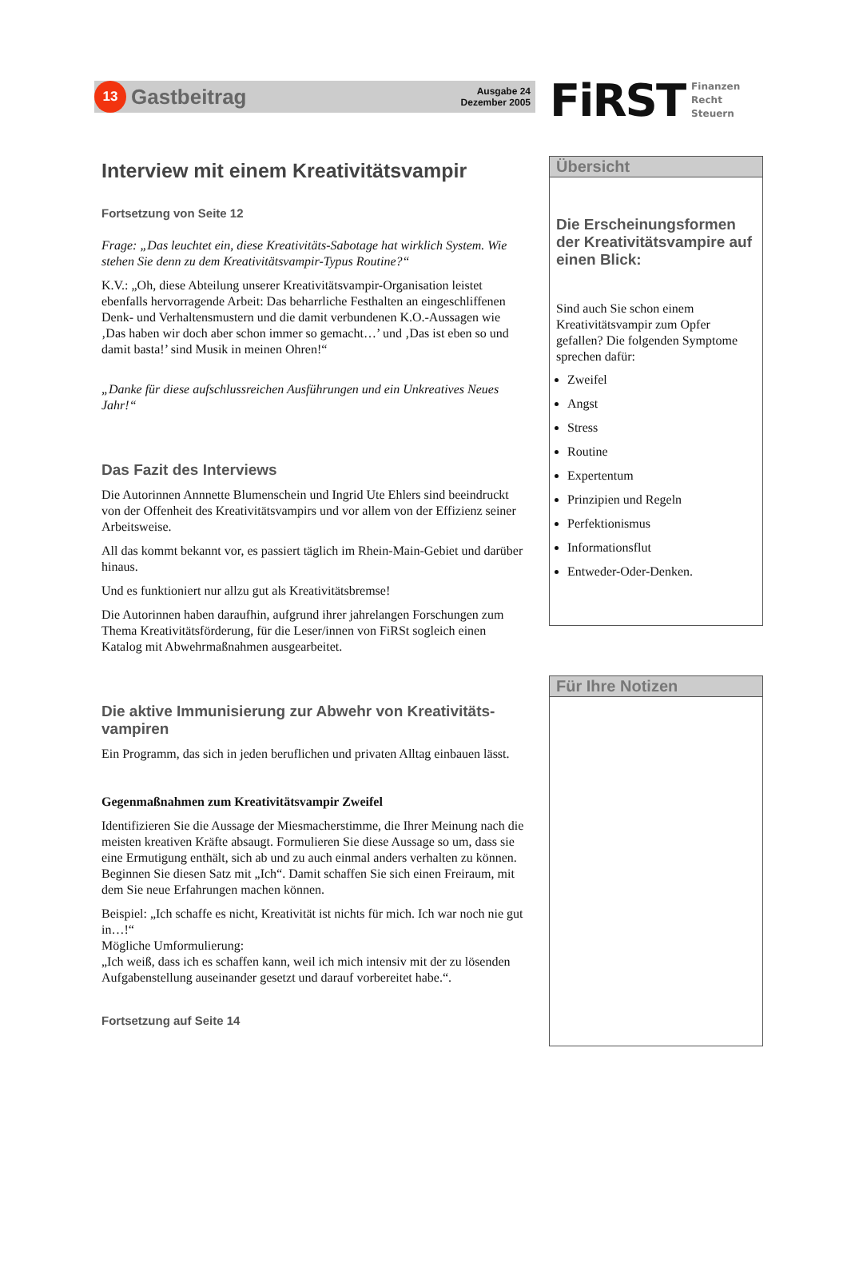13
Gastbeitrag
Ausgabe 24
Dezember 2005
FiRST
Finanzen
Recht
Steuern
Interview mit einem Kreativitätsvampir
Fortsetzung von Seite 12
Frage: „Das leuchtet ein, diese Kreativitäts-Sabotage hat wirklich System. Wie stehen Sie denn zu dem Kreativitätsvampir-Typus Routine?“
K.V.: „Oh, diese Abteilung unserer Kreativitätsvampir-Organisation leistet ebenfalls hervorragende Arbeit: Das beharrliche Festhalten an eingeschliffenen Denk- und Verhaltensmustern und die damit verbundenen K.O.-Aussagen wie ‚Das haben wir doch aber schon immer so gemacht…’ und ‚Das ist eben so und damit basta!’ sind Musik in meinen Ohren!“
„Danke für diese aufschlussreichen Ausführungen und ein Unkreatives Neues Jahr!“
Das Fazit des Interviews
Die Autorinnen Annnette Blumenschein und Ingrid Ute Ehlers sind beeindruckt von der Offenheit des Kreativitätsvampirs und vor allem von der Effizienz seiner Arbeitsweise.
All das kommt bekannt vor, es passiert täglich im Rhein-Main-Gebiet und darüber hinaus.
Und es funktioniert nur allzu gut als Kreativitätsbremse!
Die Autorinnen haben daraufhin, aufgrund ihrer jahrelangen Forschungen zum Thema Kreativitätsförderung, für die Leser/innen von FiRSt sogleich einen Katalog mit Abwehrmaßnahmen ausgearbeitet.
Die aktive Immunisierung zur Abwehr von Kreativitäts-vampiren
Ein Programm, das sich in jeden beruflichen und privaten Alltag einbauen lässt.
Gegenmaßnahmen zum Kreativitätsvampir Zweifel
Identifizieren Sie die Aussage der Miesmacherstimme, die Ihrer Meinung nach die meisten kreativen Kräfte absaugt. Formulieren Sie diese Aussage so um, dass sie eine Ermutigung enthält, sich ab und zu auch einmal anders verhalten zu können. Beginnen Sie diesen Satz mit „Ich“. Damit schaffen Sie sich einen Freiraum, mit dem Sie neue Erfahrungen machen können.
Beispiel: „Ich schaffe es nicht, Kreativität ist nichts für mich. Ich war noch nie gut in…!“
Mögliche Umformulierung:
„Ich weiß, dass ich es schaffen kann, weil ich mich intensiv mit der zu lösenden Aufgabenstellung auseinander gesetzt und darauf vorbereitet habe.“.
Fortsetzung auf Seite 14
Übersicht
Die Erscheinungsformen der Kreativitätsvampire auf einen Blick:
Sind auch Sie schon einem Kreativitätsvampir zum Opfer gefallen? Die folgenden Symptome sprechen dafür:
Zweifel
Angst
Stress
Routine
Expertentum
Prinzipien und Regeln
Perfektionismus
Informationsflut
Entweder-Oder-Denken.
Für Ihre Notizen